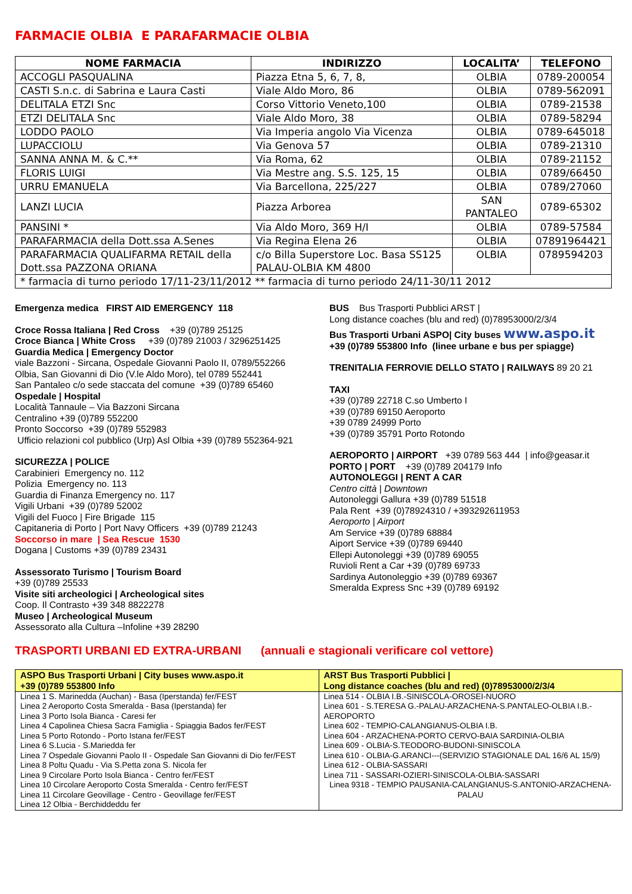FARMACIE OLBIA E PARAFARMACIE OLBIA
| NOME FARMACIA | INDIRIZZO | LOCALITA’ | TELEFONO |
| --- | --- | --- | --- |
| ACCOGLI PASQUALINA | Piazza Etna 5, 6, 7, 8, | OLBIA | 0789-200054 |
| CASTI S.n.c. di Sabrina e Laura Casti | Viale Aldo Moro, 86 | OLBIA | 0789-562091 |
| DELITALA ETZI Snc | Corso Vittorio Veneto,100 | OLBIA | 0789-21538 |
| ETZI DELITALA Snc | Viale Aldo Moro, 38 | OLBIA | 0789-58294 |
| LODDO PAOLO | Via Imperia angolo Via Vicenza | OLBIA | 0789-645018 |
| LUPACCIOLU | Via Genova 57 | OLBIA | 0789-21310 |
| SANNA ANNA M. & C.** | Via Roma, 62 | OLBIA | 0789-21152 |
| FLORIS LUIGI | Via Mestre ang. S.S. 125, 15 | OLBIA | 0789/66450 |
| URRU EMANUELA | Via Barcellona, 225/227 | OLBIA | 0789/27060 |
| LANZI LUCIA | Piazza Arborea | SAN PANTALEO | 0789-65302 |
| PANSINI * | Via Aldo Moro, 369 H/I | OLBIA | 0789-57584 |
| PARAFARMACIA della Dott.ssa A.Senes | Via Regina Elena 26 | OLBIA | 07891964421 |
| PARAFARMACIA QUALIFARMA RETAIL della Dott.ssa PAZZONA ORIANA | c/o Billa Superstore Loc. Basa SS125 PALAU-OLBIA KM 4800 | OLBIA | 0789594203 |
| * farmacia di turno periodo 17/11-23/11/2012 ** farmacia di turno periodo 24/11-30/11 2012 | | | |
Emergenza medica FIRST AID EMERGENCY 118
Croce Rossa Italiana | Red Cross +39 (0)789 25125
Croce Bianca | White Cross +39 (0)789 21003 / 3296251425
Guardia Medica | Emergency Doctor
viale Bazzoni - Sircana, Ospedale Giovanni Paolo II, 0789/552266
Olbia, San Giovanni di Dio (V.le Aldo Moro), tel 0789 552441
San Pantaleo c/o sede staccata del comune +39 (0)789 65460
Ospedale | Hospital
Località Tannaule – Via Bazzoni Sircana
Centralino +39 (0)789 552200
Pronto Soccorso +39 (0)789 552983
Ufficio relazioni col pubblico (Urp) Asl Olbia +39 (0)789 552364-921
SICUREZZA | POLICE
Carabinieri Emergency no. 112
Polizia Emergency no. 113
Guardia di Finanza Emergency no. 117
Vigili Urbani +39 (0)789 52002
Vigili del Fuoco | Fire Brigade 115
Capitaneria di Porto | Port Navy Officers +39 (0)789 21243
Soccorso in mare | Sea Rescue 1530
Dogana | Customs +39 (0)789 23431
Assessorato Turismo | Tourism Board
+39 (0)789 25533
Visite siti archeologici | Archeological sites
Coop. Il Contrasto +39 348 8822278
Museo | Archeological Museum
Assessorato alla Cultura –Infoline +39 28290
BUS Bus Trasporti Pubblici ARST |
Long distance coaches (blu and red) (0)78953000/2/3/4
Bus Trasporti Urbani ASPO| City buses www.aspo.it
+39 (0)789 553800 Info (linee urbane e bus per spiagge)
TRENITALIA FERROVIE DELLO STATO | RAILWAYS 89 20 21
TAXI
+39 (0)789 22718 C.so Umberto I
+39 (0)789 69150 Aeroporto
+39 0789 24999 Porto
+39 (0)789 35791 Porto Rotondo
AEROPORTO | AIRPORT +39 0789 563 444 | info@geasar.it
PORTO | PORT +39 (0)789 204179 Info
AUTONOLEGGI | RENT A CAR
Centro città | Downtown
Autonoleggi Gallura +39 (0)789 51518
Pala Rent +39 (0)78924310 / +393292611953
Aeroporto | Airport
Am Service +39 (0)789 68884
Aiport Service +39 (0)789 69440
Ellepi Autonoleggi +39 (0)789 69055
Ruvioli Rent a Car +39 (0)789 69733
Sardinya Autonoleggio +39 (0)789 69367
Smeralda Express Snc +39 (0)789 69192
TRASPORTI URBANI ED EXTRA-URBANI (annuali e stagionali verificare col vettore)
| ASPO Bus Trasporti Urbani / City buses www.aspo.it +39 (0)789 553800 Info | ARST Bus Trasporti Pubblici / Long distance coaches (blu and red) (0)78953000/2/3/4 |
| --- | --- |
| Linea 1 S. Marinedda (Auchan) - Basa (Iperstanda) fer/FEST Linea 2 Aeroporto Costa Smeralda - Basa (Iperstanda) fer Linea 3 Porto Isola Bianca - Caresi fer Linea 4 Capolinea Chiesa Sacra Famiglia - Spiaggia Bados fer/FEST Linea 5 Porto Rotondo - Porto Istana fer/FEST Linea 6 S.Lucia - S.Mariedda fer Linea 7 Ospedale Giovanni Paolo II - Ospedale San Giovanni di Dio fer/FEST Linea 8 Poltu Quadu - Via S.Petta zona S. Nicola fer Linea 9 Circolare Porto Isola Bianca - Centro fer/FEST Linea 10 Circolare Aeroporto Costa Smeralda - Centro fer/FEST Linea 11 Circolare Geovillage - Centro - Geovillage fer/FEST Linea 12 Olbia - Berchiddeddu fer | Linea 514 - OLBIA I.B.-SINISCOLA-OROSEI-NUORO Linea 601 - S.TERESA G.-PALAU-ARZACHENA-S.PANTALEO-OLBIA I.B.-AEROPORTO Linea 602 - TEMPIO-CALANGIANUS-OLBIA I.B. Linea 604 - ARZACHENA-PORTO CERVO-BAIA SARDINIA-OLBIA Linea 609 - OLBIA-S.TEODORO-BUDONI-SINISCOLA Linea 610 - OLBIA-G.ARANCI---(SERVIZIO STAGIONALE DAL 16/6 AL 15/9) Linea 612 - OLBIA-SASSARI Linea 711 - SASSARI-OZIERI-SINISCOLA-OLBIA-SASSARI Linea 9318 - TEMPIO PAUSANIA-CALANGIANUS-S.ANTONIO-ARZACHENA-PALAU |